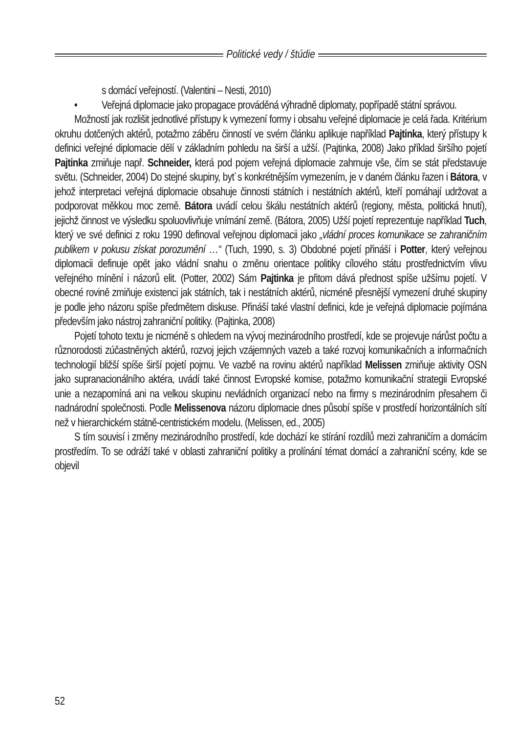Politické vedy / štúdie
s domácí veřejností. (Valentini – Nesti, 2010)
• Veřejná diplomacie jako propagace prováděná výhradně diplomaty, popřípadě státní správou.
Možností jak rozlišit jednotlivé přístupy k vymezení formy i obsahu veřejné diplomacie je celá řada. Kritérium okruhu dotčených aktérů, potažmo záběru činností ve svém článku aplikuje například Pajtinka, který přístupy k definici veřejné diplomacie dělí v základním pohledu na širší a užší. (Pajtinka, 2008) Jako příklad širšího pojetí Pajtinka zmiňuje např. Schneider, která pod pojem veřejná diplomacie zahrnuje vše, čím se stát představuje světu. (Schneider, 2004) Do stejné skupiny, byť s konkrétnějším vymezením, je v daném článku řazen i Bátora, v jehož interpretaci veřejná diplomacie obsahuje činnosti státních i nestátních aktérů, kteří pomáhají udržovat a podporovat měkkou moc země. Bátora uvádí celou škálu nestátních aktérů (regiony, města, politická hnutí), jejichž činnost ve výsledku spoluovlivňuje vnímání země. (Bátora, 2005) Užší pojetí reprezentuje například Tuch, který ve své definici z roku 1990 definoval veřejnou diplomacii jako „vládní proces komunikace se zahraničním publikem v pokusu získat porozumění …“ (Tuch, 1990, s. 3) Obdobné pojetí přináší i Potter, který veřejnou diplomacii definuje opět jako vládní snahu o změnu orientace politiky cílového státu prostřednictvím vlivu veřejného mínění i názorů elit. (Potter, 2002) Sám Pajtinka je přitom dává přednost spíše užšímu pojetí. V obecné rovině zmiňuje existenci jak státních, tak i nestátních aktérů, nicméně přesnější vymezení druhé skupiny je podle jeho názoru spíše předmětem diskuse. Přináší také vlastní definici, kde je veřejná diplomacie pojímána především jako nástroj zahraniční politiky. (Pajtinka, 2008)
Pojetí tohoto textu je nicméně s ohledem na vývoj mezinárodního prostředí, kde se projevuje nárůst počtu a různorodosti zúčastněných aktérů, rozvoj jejich vzájemných vazeb a také rozvoj komunikačních a informačních technologií bližší spíše širší pojetí pojmu. Ve vazbě na rovinu aktérů například Melissen zmiňuje aktivity OSN jako supranacionálního aktéra, uvádí také činnost Evropské komise, potažmo komunikační strategii Evropské unie a nezapomíná ani na velkou skupinu nevládních organizací nebo na firmy s mezinárodním přesahem či nadnárodní společnosti. Podle Melissenova názoru diplomacie dnes působí spíše v prostředí horizontálních sítí než v hierarchickém státně-centristickém modelu. (Melissen, ed., 2005)
S tím souvisí i změny mezinárodního prostředí, kde dochází ke stírání rozdílů mezi zahraničím a domácím prostředím. To se odráží také v oblasti zahraniční politiky a prolínání témat domácí a zahraniční scény, kde se objevil
52